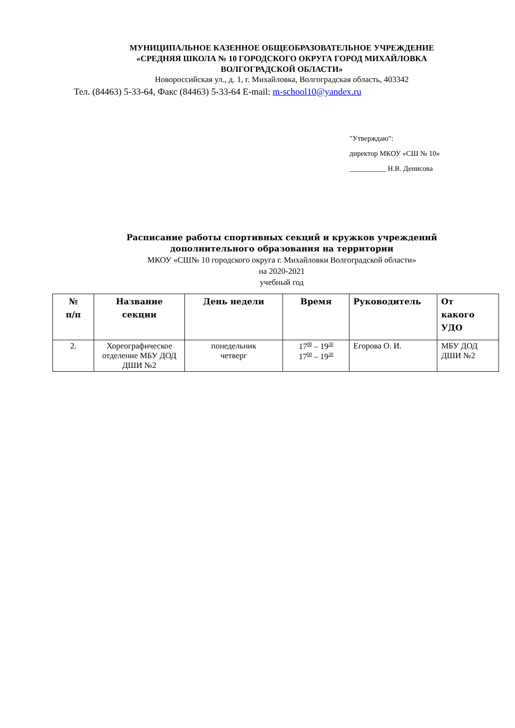МУНИЦИПАЛЬНОЕ КАЗЕННОЕ ОБЩЕОБРАЗОВАТЕЛЬНОЕ УЧРЕЖДЕНИЕ
«СРЕДНЯЯ ШКОЛА № 10 ГОРОДСКОГО ОКРУГА ГОРОД МИХАЙЛОВКА
ВОЛГОГРАДСКОЙ ОБЛАСТИ»
Новороссийская ул., д. 1, г. Михайловка, Волгоградская область, 403342
Тел. (84463) 5-33-64, Факс (84463) 5-33-64 E-mail: m-school10@yandex.ru
"Утверждаю":
директор МКОУ «СШ № 10»
__________ Н.В. Денисова
Расписание работы спортивных секций и кружков учреждений
дополнительного образования на территории
МКОУ «СШ№ 10 городского округа г. Михайловки Волгоградской области»
на 2020-2021
учебный год
| № п/п | Название секции | День недели | Время | Руководитель | От какого УДО |
| --- | --- | --- | --- | --- | --- |
| 2. | Хореографическое отделение МБУ ДОД ДШИ №2 | понедельник четверг | 17<sup>00</sup> – 19<sup>30</sup> 17<sup>00</sup> – 19<sup>30</sup> | Егорова О. И. | МБУ ДОД ДШИ №2 |